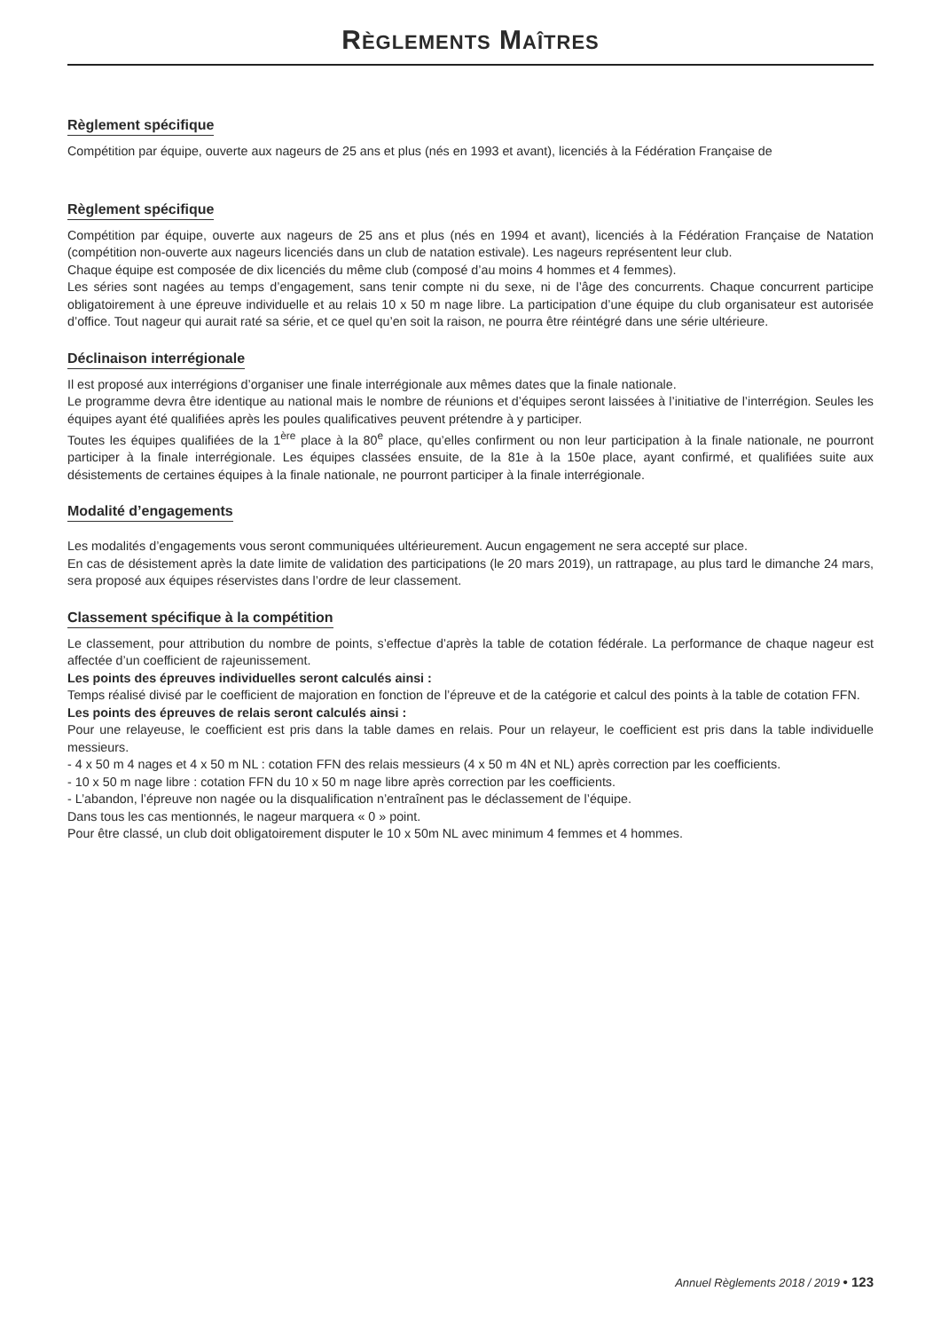RÈGLEMENTS MAÎTRES
Règlement spécifique
Compétition par équipe, ouverte aux nageurs de 25 ans et plus (nés en 1993 et avant), licenciés à la Fédération Française de
Règlement spécifique
Compétition par équipe, ouverte aux nageurs de 25 ans et plus (nés en 1994 et avant), licenciés à la Fédération Française de Natation (compétition non-ouverte aux nageurs licenciés dans un club de natation estivale). Les nageurs représentent leur club.
Chaque équipe est composée de dix licenciés du même club (composé d’au moins 4 hommes et 4 femmes).
Les séries sont nagées au temps d’engagement, sans tenir compte ni du sexe, ni de l’âge des concurrents. Chaque concurrent participe obligatoirement à une épreuve individuelle et au relais 10 x 50 m nage libre. La participation d’une équipe du club organisateur est autorisée d’office. Tout nageur qui aurait raté sa série, et ce quel qu’en soit la raison, ne pourra être réintégré dans une série ultérieure.
Déclinaison interrégionale
Il est proposé aux interrégions d’organiser une finale interrégionale aux mêmes dates que la finale nationale.
Le programme devra être identique au national mais le nombre de réunions et d’équipes seront laissées à l’initiative de l’interrégion. Seules les équipes ayant été qualifiées après les poules qualificatives peuvent prétendre à y participer.
Toutes les équipes qualifiées de la 1<sup>ère</sup> place à la 80<sup>e</sup> place, qu’elles confirment ou non leur participation à la finale nationale, ne pourront participer à la finale interrégionale. Les équipes classées ensuite, de la 81e à la 150e place, ayant confirmé, et qualifiées suite aux désistements de certaines équipes à la finale nationale, ne pourront participer à la finale interrégionale.
Modalité d’engagements
Les modalités d’engagements vous seront communiquées ultérieurement. Aucun engagement ne sera accepté sur place.
En cas de désistement après la date limite de validation des participations (le 20 mars 2019), un rattrapage, au plus tard le dimanche 24 mars, sera proposé aux équipes réservistes dans l’ordre de leur classement.
Classement spécifique à la compétition
Le classement, pour attribution du nombre de points, s’effectue d’après la table de cotation fédérale. La performance de chaque nageur est affectée d’un coefficient de rajeunissement.
Les points des épreuves individuelles seront calculés ainsi :
Temps réalisé divisé par le coefficient de majoration en fonction de l’épreuve et de la catégorie et calcul des points à la table de cotation FFN.
Les points des épreuves de relais seront calculés ainsi :
Pour une relayeuse, le coefficient est pris dans la table dames en relais. Pour un relayeur, le coefficient est pris dans la table individuelle messieurs.
- 4 x 50 m 4 nages et 4 x 50 m NL : cotation FFN des relais messieurs (4 x 50 m 4N et NL) après correction par les coefficients.
- 10 x 50 m nage libre : cotation FFN du 10 x 50 m nage libre après correction par les coefficients.
- L’abandon, l’épreuve non nagée ou la disqualification n’entraînent pas le déclassement de l’équipe.
Dans tous les cas mentionnés, le nageur marquera « 0 » point.
Pour être classé, un club doit obligatoirement disputer le 10 x 50m NL avec minimum 4 femmes et 4 hommes.
Annuel Règlements 2018 / 2019 • 123